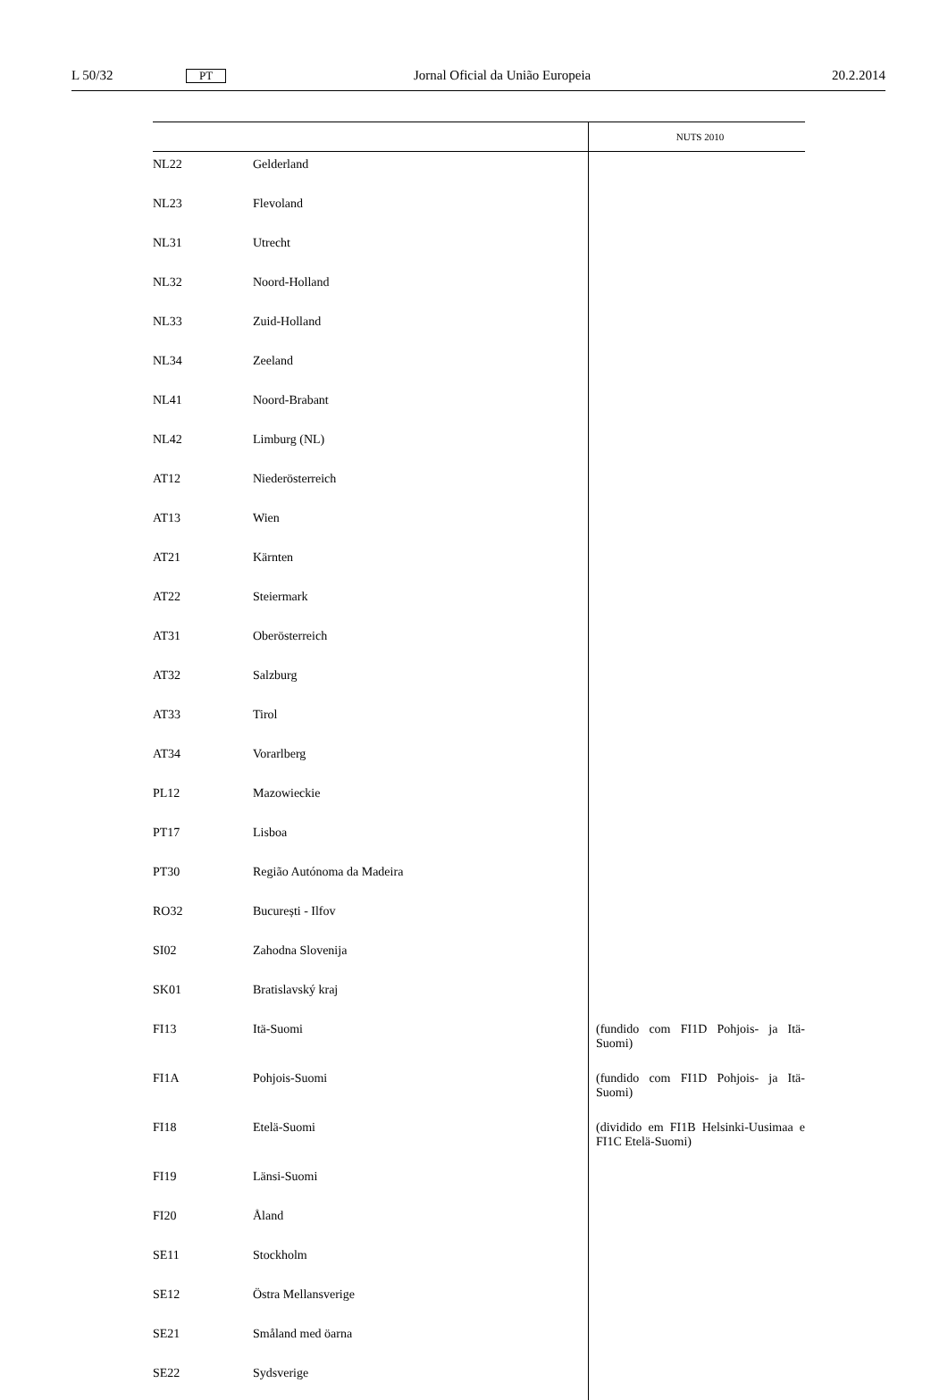L 50/32 PT Jornal Oficial da União Europeia 20.2.2014
| | | NUTS 2010 |
| --- | --- | --- |
| NL22 | Gelderland | |
| NL23 | Flevoland | |
| NL31 | Utrecht | |
| NL32 | Noord-Holland | |
| NL33 | Zuid-Holland | |
| NL34 | Zeeland | |
| NL41 | Noord-Brabant | |
| NL42 | Limburg (NL) | |
| AT12 | Niederösterreich | |
| AT13 | Wien | |
| AT21 | Kärnten | |
| AT22 | Steiermark | |
| AT31 | Oberösterreich | |
| AT32 | Salzburg | |
| AT33 | Tirol | |
| AT34 | Vorarlberg | |
| PL12 | Mazowieckie | |
| PT17 | Lisboa | |
| PT30 | Região Autónoma da Madeira | |
| RO32 | București - Ilfov | |
| SI02 | Zahodna Slovenija | |
| SK01 | Bratislavský kraj | |
| FI13 | Itä-Suomi | (fundido com FI1D Pohjois- ja Itä-Suomi) |
| FI1A | Pohjois-Suomi | (fundido com FI1D Pohjois- ja Itä-Suomi) |
| FI18 | Etelä-Suomi | (dividido em FI1B Helsinki-Uusimaa e FI1C Etelä-Suomi) |
| FI19 | Länsi-Suomi | |
| FI20 | Åland | |
| SE11 | Stockholm | |
| SE12 | Östra Mellansverige | |
| SE21 | Småland med öarna | |
| SE22 | Sydsverige | |